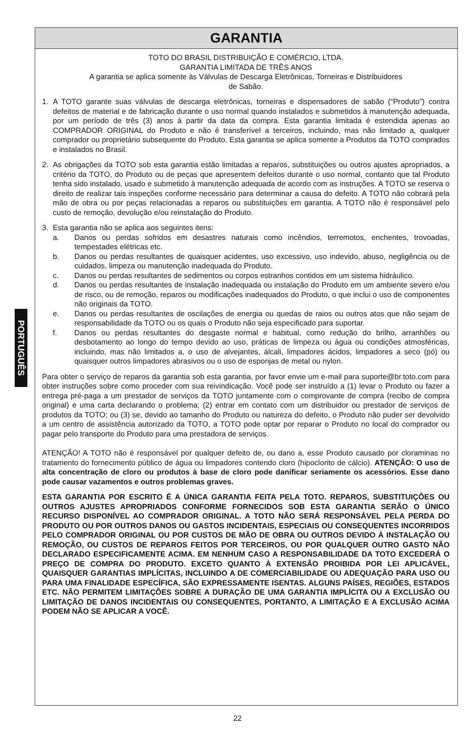PORTUGUÊS
GARANTIA
TOTO DO BRASIL DISTRIBUIÇÃO E COMÉRCIO, LTDA.
GARANTIA LIMITADA DE TRÊS ANOS
A garantia se aplica somente às Válvulas de Descarga Eletrônicas, Torneiras e Distribuidores
de Sabão.
1. A TOTO garante suas válvulas de descarga eletrônicas, torneiras e dispensadores de sabão (“Produto”) contra defeitos de material e de fabricação durante o uso normal quando instalados e submetidos à manutenção adequada, por um período de três (3) anos à partir da data da compra. Esta garantia limitada é estendida apenas ao COMPRADOR ORIGINAL do Produto e não é transferível a terceiros, incluindo, mas não limitado a, qualquer comprador ou proprietário subsequente do Produto. Esta garantia se aplica somente a Produtos da TOTO comprados e instalados no Brasil.
2. As obrigações da TOTO sob esta garantia estão limitadas a reparos, substituições ou outros ajustes apropriados, a critério da TOTO, do Produto ou de peças que apresentem defeitos durante o uso normal, contanto que tal Produto tenha sido instalado, usado e submetido à manutenção adequada de acordo com as instruções. A TOTO se reserva o direito de realizar tais inspeções conforme necessário para determinar a causa do defeito. A TOTO não cobrará pela mão de obra ou por peças relacionadas a reparos ou substituições em garantia. A TOTO não é responsável pelo custo de remoção, devolução e/ou reinstalação do Produto.
3. Esta garantia não se aplica aos seguintes itens:
a. Danos ou perdas sofridos em desastres naturais como incêndios, terremotos, enchentes, trovoadas, tempestades elétricas etc.
b. Danos ou perdas resultantes de quaisquer acidentes, uso excessivo, uso indevido, abuso, negligência ou de cuidados, limpeza ou manutenção inadequada do Produto.
c. Danos ou perdas resultantes de sedimentos ou corpos estranhos contidos em um sistema hidráulico.
d. Danos ou perdas resultantes de instalação inadequada ou instalação do Produto em um ambiente severo e/ou de risco, ou de remoção, reparos ou modificações inadequados do Produto, o que inclui o uso de componentes não originais da TOTO.
e. Danos ou perdas resultantes de oscilações de energia ou quedas de raios ou outros atos que não sejam de responsabilidade da TOTO ou os quais o Produto não seja especificado para suportar.
f. Danos ou perdas resultantes do desgaste normal e habitual, como redução do brilho, arranhões ou desbotamento ao longo do tempo devido ao uso, práticas de limpeza ou água ou condições atmosféricas, incluindo, mas não limitados a, o uso de alvejantes, álcali, limpadores ácidos, limpadores a seco (pó) ou quaisquer outros limpadores abrasivos ou o uso de esponjas de metal ou nylon.
Para obter o serviço de reparos da garantia sob esta garantia, por favor envie um e-mail para suporte@br.toto.com para obter instruções sobre como proceder com sua reivindicação. Você pode ser instruído a (1) levar o Produto ou fazer a entrega pré-paga a um prestador de serviços da TOTO juntamente com o comprovante de compra (recibo de compra original) e uma carta declarando o problema; (2) entrar em contato com um distribuidor ou prestador de serviços de produtos da TOTO; ou (3) se, devido ao tamanho do Produto ou natureza do defeito, o Produto não puder ser devolvido a um centro de assistência autorizado da TOTO, a TOTO pode optar por reparar o Produto no local do comprador ou pagar pelo transporte do Produto para uma prestadora de serviços.
ATENÇÃO! A TOTO não é responsável por qualquer defeito de, ou dano a, esse Produto causado por cloraminas no tratamento do fornecimento público de água ou limpadores contendo cloro (hipoclorito de cálcio). ATENÇÃO: O uso de alta concentração de cloro ou produtos à base de cloro pode danificar seriamente os acessórios. Esse dano pode causar vazamentos e outros problemas graves.
ESTA GARANTIA POR ESCRITO É A ÚNICA GARANTIA FEITA PELA TOTO. REPAROS, SUBSTITUIÇÕES OU OUTROS AJUSTES APROPRIADOS CONFORME FORNECIDOS SOB ESTA GARANTIA SERÃO O ÚNICO RECURSO DISPONÍVEL AO COMPRADOR ORIGINAL. A TOTO NÃO SERÁ RESPONSÁVEL PELA PERDA DO PRODUTO OU POR OUTROS DANOS OU GASTOS INCIDENTAIS, ESPECIAIS OU CONSEQUENTES INCORRIDOS PELO COMPRADOR ORIGINAL OU POR CUSTOS DE MÃO DE OBRA OU OUTROS DEVIDO À INSTALAÇÃO OU REMOÇÃO, OU CUSTOS DE REPAROS FEITOS POR TERCEIROS, OU POR QUALQUER OUTRO GASTO NÃO DECLARADO ESPECIFICAMENTE ACIMA. EM NENHUM CASO A RESPONSABILIDADE DA TOTO EXCEDERÁ O PREÇO DE COMPRA DO PRODUTO. EXCETO QUANTO À EXTENSÃO PROIBIDA POR LEI APLICÁVEL, QUAISQUER GARANTIAS IMPLÍCITAS, INCLUINDO A DE COMERCIABILIDADE OU ADEQUAÇÃO PARA USO OU PARA UMA FINALIDADE ESPECÍFICA, SÃO EXPRESSAMENTE ISENTAS. ALGUNS PAÍSES, REGIÕES, ESTADOS ETC. NÃO PERMITEM LIMITAÇÕES SOBRE A DURAÇÃO DE UMA GARANTIA IMPLÍCITA OU A EXCLUSÃO OU LIMITAÇÃO DE DANOS INCIDENTAIS OU CONSEQUENTES, PORTANTO, A LIMITAÇÃO E A EXCLUSÃO ACIMA PODEM NÃO SE APLICAR A VOCÊ.
22